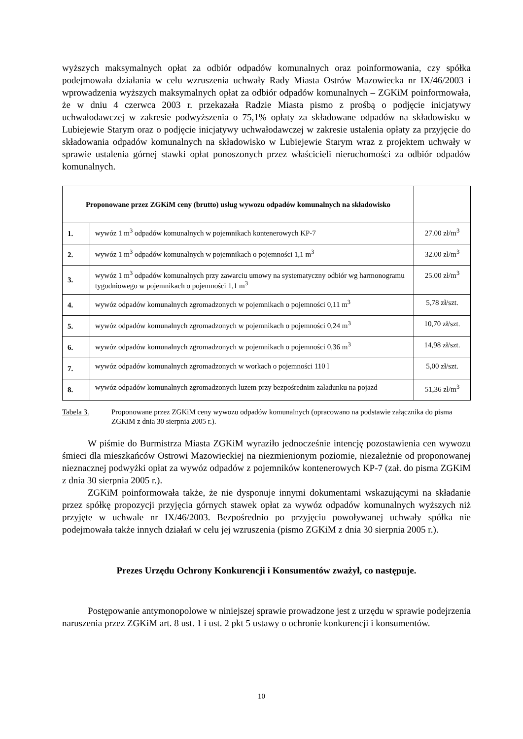wyższych maksymalnych opłat za odbiór odpadów komunalnych oraz poinformowania, czy spółka podejmowała działania w celu wzruszenia uchwały Rady Miasta Ostrów Mazowiecka nr IX/46/2003 i wprowadzenia wyższych maksymalnych opłat za odbiór odpadów komunalnych – ZGKiM poinformowała, że w dniu 4 czerwca 2003 r. przekazała Radzie Miasta pismo z prośbą o podjęcie inicjatywy uchwałodawczej w zakresie podwyższenia o 75,1% opłaty za składowane odpadów na składowisku w Lubiejewie Starym oraz o podjęcie inicjatywy uchwałodawczej w zakresie ustalenia opłaty za przyjęcie do składowania odpadów komunalnych na składowisko w Lubiejewie Starym wraz z projektem uchwały w sprawie ustalenia górnej stawki opłat ponoszonych przez właścicieli nieruchomości za odbiór odpadów komunalnych.
| Proponowane przez ZGKiM ceny (brutto) usług wywozu odpadów komunalnych na składowisko | | |
| --- | --- | --- |
| 1. | wywóz 1 m<sup>3</sup> odpadów komunalnych w pojemnikach kontenerowych KP-7 | 27.00 zł/m<sup>3</sup> |
| 2. | wywóz 1 m<sup>3</sup> odpadów komunalnych w pojemnikach o pojemności 1,1 m<sup>3</sup> | 32.00 zł/m<sup>3</sup> |
| 3. | wywóz 1 m<sup>3</sup> odpadów komunalnych przy zawarciu umowy na systematyczny odbiór wg harmonogramu tygodniowego w pojemnikach o pojemności 1,1 m<sup>3</sup> | 25.00 zł/m<sup>3</sup> |
| 4. | wywóz odpadów komunalnych zgromadzonych w pojemnikach o pojemności 0,11 m<sup>3</sup> | 5,78 zł/szt. |
| 5. | wywóz odpadów komunalnych zgromadzonych w pojemnikach o pojemności 0,24 m<sup>3</sup> | 10,70 zł/szt. |
| 6. | wywóz odpadów komunalnych zgromadzonych w pojemnikach o pojemności 0,36 m<sup>3</sup> | 14,98 zł/szt. |
| 7. | wywóz odpadów komunalnych zgromadzonych w workach o pojemności 110 l | 5,00 zł/szt. |
| 8. | wywóz odpadów komunalnych zgromadzonych luzem przy bezpośrednim załadunku na pojazd | 51,36 zł/m<sup>3</sup> |
Tabela 3. Proponowane przez ZGKiM ceny wywozu odpadów komunalnych (opracowano na podstawie załącznika do pisma ZGKiM z dnia 30 sierpnia 2005 r.).
W piśmie do Burmistrza Miasta ZGKiM wyraziło jednocześnie intencję pozostawienia cen wywozu śmieci dla mieszkańców Ostrowi Mazowieckiej na niezmienionym poziomie, niezależnie od proponowanej nieznacznej podwyżki opłat za wywóz odpadów z pojemników kontenerowych KP-7 (zał. do pisma ZGKiM z dnia 30 sierpnia 2005 r.).
ZGKiM poinformowała także, że nie dysponuje innymi dokumentami wskazującymi na składanie przez spółkę propozycji przyjęcia górnych stawek opłat za wywóz odpadów komunalnych wyższych niż przyjęte w uchwale nr IX/46/2003. Bezpośrednio po przyjęciu powoływanej uchwały spółka nie podejmowała także innych działań w celu jej wzruszenia (pismo ZGKiM z dnia 30 sierpnia 2005 r.).
Prezes Urzędu Ochrony Konkurencji i Konsumentów zważył, co następuje.
Postępowanie antymonopolowe w niniejszej sprawie prowadzone jest z urzędu w sprawie podejrzenia naruszenia przez ZGKiM art. 8 ust. 1 i ust. 2 pkt 5 ustawy o ochronie konkurencji i konsumentów.
10